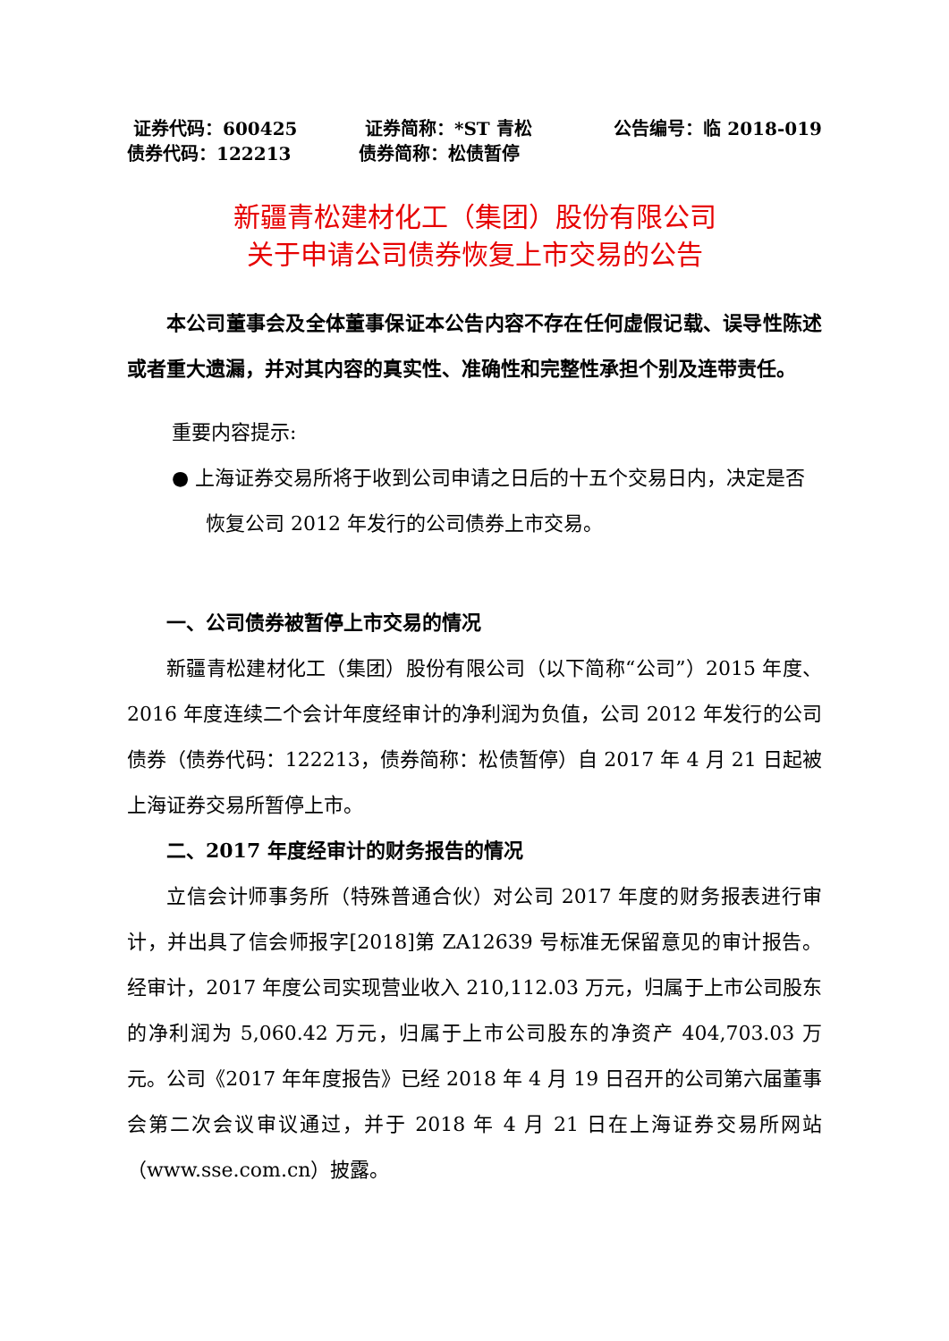证券代码：600425 证券简称：*ST 青松 公告编号：临 2018-019
债券代码：122213 债券简称：松债暂停
新疆青松建材化工（集团）股份有限公司
关于申请公司债券恢复上市交易的公告
本公司董事会及全体董事保证本公告内容不存在任何虚假记载、误导性陈述或者重大遗漏，并对其内容的真实性、准确性和完整性承担个别及连带责任。
重要内容提示:
● 上海证券交易所将于收到公司申请之日后的十五个交易日内，决定是否恢复公司 2012 年发行的公司债券上市交易。
一、公司债券被暂停上市交易的情况
新疆青松建材化工（集团）股份有限公司（以下简称“公司”）2015 年度、2016 年度连续二个会计年度经审计的净利润为负值，公司 2012 年发行的公司债券（债券代码：122213，债券简称：松债暂停）自 2017 年 4 月 21 日起被上海证券交易所暂停上市。
二、2017 年度经审计的财务报告的情况
立信会计师事务所（特殊普通合伙）对公司 2017 年度的财务报表进行审计，并出具了信会师报字[2018]第 ZA12639 号标准无保留意见的审计报告。经审计，2017 年度公司实现营业收入 210,112.03 万元，归属于上市公司股东的净利润为 5,060.42 万元，归属于上市公司股东的净资产 404,703.03 万元。公司《2017 年年度报告》已经 2018 年 4 月 19 日召开的公司第六届董事会第二次会议审议通过，并于 2018 年 4 月 21 日在上海证券交易所网站（www.sse.com.cn）披露。